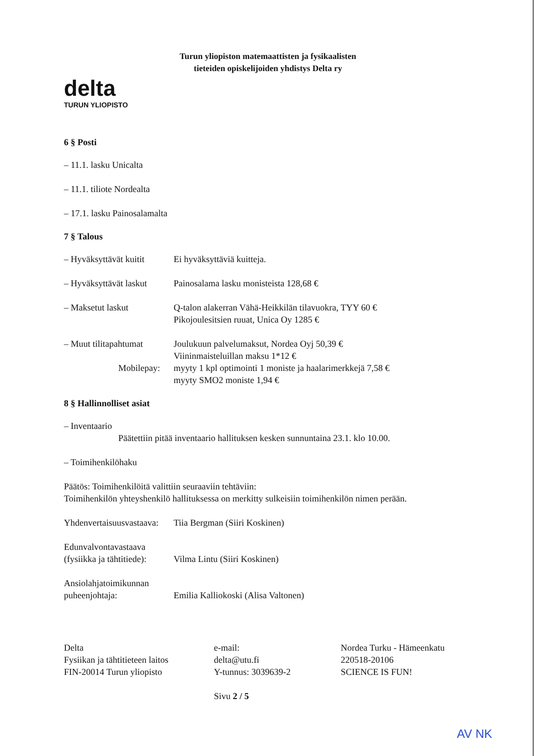delta
TURUN YLIOPISTO
Turun yliopiston matemaattisten ja fysikaalisten
tieteiden opiskelijoiden yhdistys Delta ry
6 § Posti
– 11.1. lasku Unicalta
– 11.1. tiliote Nordealta
– 17.1. lasku Painosalamalta
7 § Talous
– Hyväksyttävät kuitit
Ei hyväksyttäviä kuitteja.
– Hyväksyttävät laskut
Painosalama lasku monisteista 128,68 €
– Maksetut laskut Q-talon alakerran Vähä-Heikkilän tilavuokra, TYY 60 €
Pikojoulesitsien ruuat, Unica Oy 1285 €
– Muut tilitapahtumat
Mobilepay:
Joulukuun palvelumaksut, Nordea Oyj 50,39 €
Viininmaisteluillan maksu 1*12 €
myyty 1 kpl optimointi 1 moniste ja haalarimerkkejä 7,58 €
myyty SMO2 moniste 1,94 €
8 § Hallinnolliset asiat
– Inventaario
Päätettiin pitää inventaario hallituksen kesken sunnuntaina 23.1. klo 10.00.
– Toimihenkilöhaku
Päätös: Toimihenkilöitä valittiin seuraaviin tehtäviin:
Toimihenkilön yhteyshenkilö hallituksessa on merkitty sulkeisiin toimihenkilön nimen perään.
Yhdenvertaisuusvastaava:
Tiia Bergman (Siiri Koskinen)
Edunvalvontavastaava
(fysiikka ja tähtitiede):
Vilma Lintu (Siiri Koskinen)
Ansiolahjatoimikunnan
puheenjohtaja:
Emilia Kalliokoski (Alisa Valtonen)
Delta
Fysiikan ja tähtitieteen laitos
FIN-20014 Turun yliopisto
e-mail:
delta@utu.fi
Y-tunnus: 3039639-2
Nordea Turku - Hämeenkatu
220518-20106
SCIENCE IS FUN!
Sivu 2 / 5
AV NK